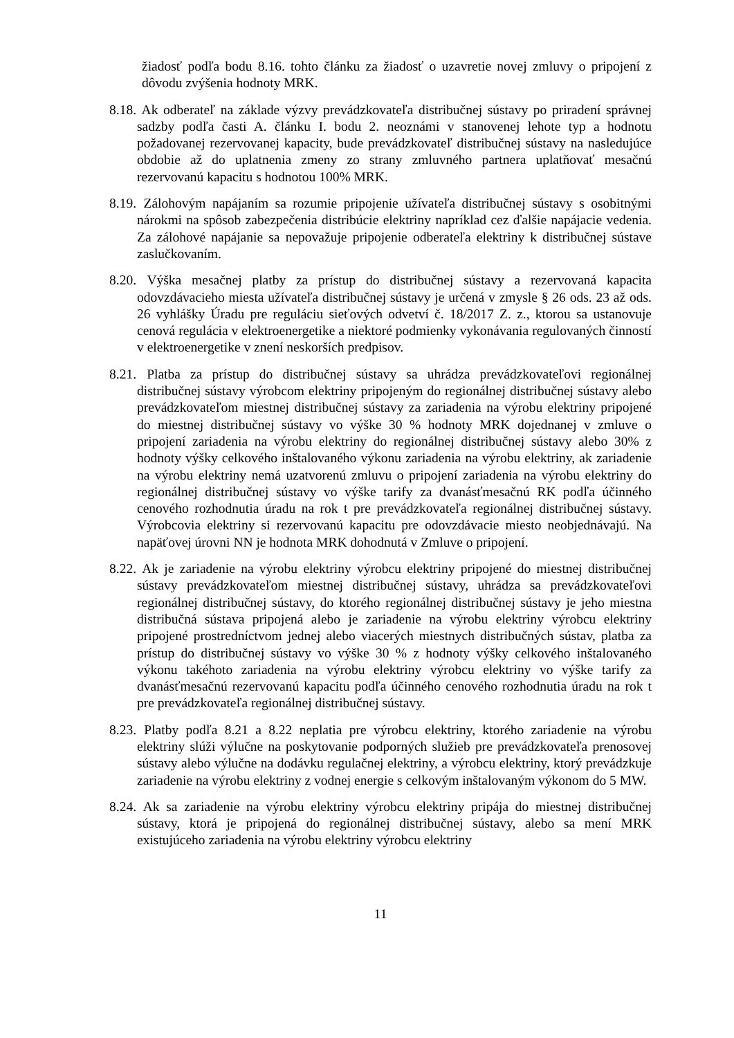žiadosť podľa bodu 8.16. tohto článku za žiadosť o uzavretie novej zmluvy o pripojení z dôvodu zvýšenia hodnoty MRK.
8.18. Ak odberateľ na základe výzvy prevádzkovateľa distribučnej sústavy po priradení správnej sadzby podľa časti A. článku I. bodu 2. neoznámi v stanovenej lehote typ a hodnotu požadovanej rezervovanej kapacity, bude prevádzkovateľ distribučnej sústavy na nasledujúce obdobie až do uplatnenia zmeny zo strany zmluvného partnera uplatňovať mesačnú rezervovanú kapacitu s hodnotou 100% MRK.
8.19. Zálohovým napájaním sa rozumie pripojenie užívateľa distribučnej sústavy s osobitnými nárokmi na spôsob zabezpečenia distribúcie elektriny napríklad cez ďalšie napájacie vedenia. Za zálohové napájanie sa nepovažuje pripojenie odberateľa elektriny k distribučnej sústave zaslučkovaním.
8.20. Výška mesačnej platby za prístup do distribučnej sústavy a rezervovaná kapacita odovzdávacieho miesta užívateľa distribučnej sústavy je určená v zmysle § 26 ods. 23 až ods. 26 vyhlášky Úradu pre reguláciu sieťových odvetví č. 18/2017 Z. z., ktorou sa ustanovuje cenová regulácia v elektroenergetike a niektoré podmienky vykonávania regulovaných činností v elektroenergetike v znení neskorších predpisov.
8.21. Platba za prístup do distribučnej sústavy sa uhrádza prevádzkovateľovi regionálnej distribučnej sústavy výrobcom elektriny pripojeným do regionálnej distribučnej sústavy alebo prevádzkovateľom miestnej distribučnej sústavy za zariadenia na výrobu elektriny pripojené do miestnej distribučnej sústavy vo výške 30 % hodnoty MRK dojednanej v zmluve o pripojení zariadenia na výrobu elektriny do regionálnej distribučnej sústavy alebo 30% z hodnoty výšky celkového inštalovaného výkonu zariadenia na výrobu elektriny, ak zariadenie na výrobu elektriny nemá uzatvorenú zmluvu o pripojení zariadenia na výrobu elektriny do regionálnej distribučnej sústavy vo výške tarify za dvanásťmesačnú RK podľa účinného cenového rozhodnutia úradu na rok t pre prevádzkovateľa regionálnej distribučnej sústavy. Výrobcovia elektriny si rezervovanú kapacitu pre odovzdávacie miesto neobjednávajú. Na napäťovej úrovni NN je hodnota MRK dohodnutá v Zmluve o pripojení.
8.22. Ak je zariadenie na výrobu elektriny výrobcu elektriny pripojené do miestnej distribučnej sústavy prevádzkovateľom miestnej distribučnej sústavy, uhrádza sa prevádzkovateľovi regionálnej distribučnej sústavy, do ktorého regionálnej distribučnej sústavy je jeho miestna distribučná sústava pripojená alebo je zariadenie na výrobu elektriny výrobcu elektriny pripojené prostredníctvom jednej alebo viacerých miestnych distribučných sústav, platba za prístup do distribučnej sústavy vo výške 30 % z hodnoty výšky celkového inštalovaného výkonu takéhoto zariadenia na výrobu elektriny výrobcu elektriny vo výške tarify za dvanásťmesačnú rezervovanú kapacitu podľa účinného cenového rozhodnutia úradu na rok t pre prevádzkovateľa regionálnej distribučnej sústavy.
8.23. Platby podľa 8.21 a 8.22 neplatia pre výrobcu elektriny, ktorého zariadenie na výrobu elektriny slúži výlučne na poskytovanie podporných služieb pre prevádzkovateľa prenosovej sústavy alebo výlučne na dodávku regulačnej elektriny, a výrobcu elektriny, ktorý prevádzkuje zariadenie na výrobu elektriny z vodnej energie s celkovým inštalovaným výkonom do 5 MW.
8.24. Ak sa zariadenie na výrobu elektriny výrobcu elektriny pripája do miestnej distribučnej sústavy, ktorá je pripojená do regionálnej distribučnej sústavy, alebo sa mení MRK existujúceho zariadenia na výrobu elektriny výrobcu elektriny
11